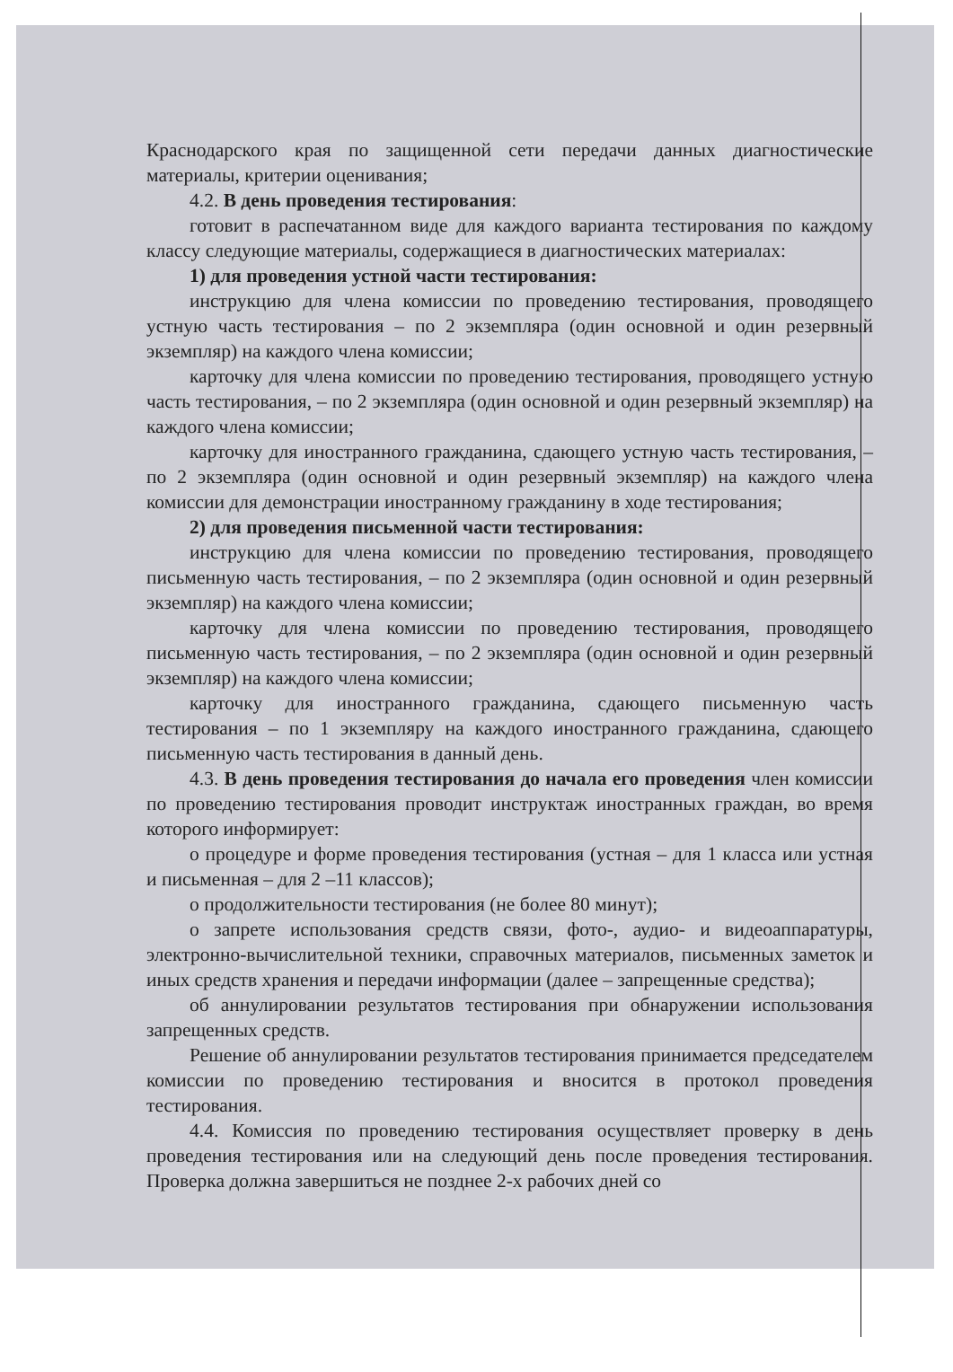Краснодарского края по защищенной сети передачи данных диагностические материалы, критерии оценивания;
4.2. В день проведения тестирования:
готовит в распечатанном виде для каждого варианта тестирования по каждому классу следующие материалы, содержащиеся в диагностических материалах:
1) для проведения устной части тестирования:
инструкцию для члена комиссии по проведению тестирования, проводящего устную часть тестирования – по 2 экземпляра (один основной и один резервный экземпляр) на каждого члена комиссии;
карточку для члена комиссии по проведению тестирования, проводящего устную часть тестирования, – по 2 экземпляра (один основной и один резервный экземпляр) на каждого члена комиссии;
карточку для иностранного гражданина, сдающего устную часть тестирования, – по 2 экземпляра (один основной и один резервный экземпляр) на каждого члена комиссии для демонстрации иностранному гражданину в ходе тестирования;
2) для проведения письменной части тестирования:
инструкцию для члена комиссии по проведению тестирования, проводящего письменную часть тестирования, – по 2 экземпляра (один основной и один резервный экземпляр) на каждого члена комиссии;
карточку для члена комиссии по проведению тестирования, проводящего письменную часть тестирования, – по 2 экземпляра (один основной и один резервный экземпляр) на каждого члена комиссии;
карточку для иностранного гражданина, сдающего письменную часть тестирования – по 1 экземпляру на каждого иностранного гражданина, сдающего письменную часть тестирования в данный день.
4.3. В день проведения тестирования до начала его проведения член комиссии по проведению тестирования проводит инструктаж иностранных граждан, во время которого информирует:
о процедуре и форме проведения тестирования (устная – для 1 класса или устная и письменная – для 2 –11 классов);
о продолжительности тестирования (не более 80 минут);
о запрете использования средств связи, фото-, аудио- и видеоаппаратуры, электронно-вычислительной техники, справочных материалов, письменных заметок и иных средств хранения и передачи информации (далее – запрещенные средства);
об аннулировании результатов тестирования при обнаружении использования запрещенных средств.
Решение об аннулировании результатов тестирования принимается председателем комиссии по проведению тестирования и вносится в протокол проведения тестирования.
4.4. Комиссия по проведению тестирования осуществляет проверку в день проведения тестирования или на следующий день после проведения тестирования. Проверка должна завершиться не позднее 2-х рабочих дней со